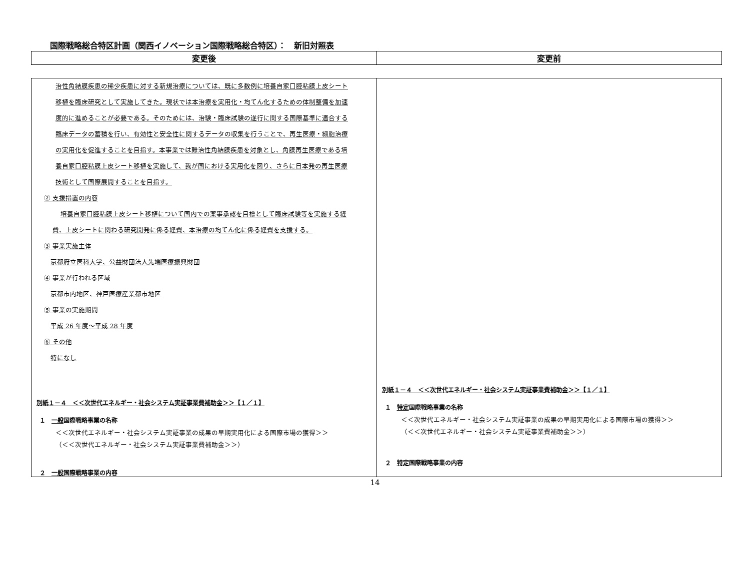国際戦略総合特区計画（関西イノベーション国際戦略総合特区）：　新旧対照表
| 変更後 | 変更前 |
| --- | --- |
| 治性角結膜疾患の稀少疾患に対する新規治療については、既に多数例に培養自家口腔粘膜上皮シート 移植を臨床研究として実施してきた。現状では本治療を実用化・均てん化するための体制整備を加速 度的に進めることが必要である。そのためには、治験・臨床試験の遂行に関する国際基準に適合する 臨床データの蓄積を行い、有効性と安全性に関するデータの収集を行うことで、再生医療・細胞治療 の実用化を促進することを目指す。本事業では難治性角結膜疾患を対象とし、角膜再生医療である培 養自家口腔粘膜上皮シート移植を実施して、我が国における実用化を図り、さらに日本発の再生医療 技術として国際展開することを目指す。 ② 支援措置の内容 培養自家口腔粘膜上皮シート移植について国内での薬事承認を目標として臨床試験等を実施する経 費、上皮シートに関わる研究開発に係る経費、本治療の均てん化に係る経費を支援する。 ③ 事業実施主体 京都府立医科大学、公益財団法人先端医療振興財団 ④ 事業が行われる区域 京都市内地区、神戸医療産業都市地区 ⑤ 事業の実施期間 平成 26 年度～平成 28 年度 ⑥ その他 特になし 別紙１－４ ＜＜次世代エネルギー・社会システム実証事業費補助金＞＞【１／１】 １ 一般 国際戦略事業の名称 ＜＜次世代エネルギー・社会システム実証事業の成果の早期実用化による国際市場の獲得＞＞ （＜＜次世代エネルギー・社会システム実証事業費補助金＞＞） ２ 一般 国際戦略事業の内容 | 別紙１－４ ＜＜次世代エネルギー・社会システム実証事業費補助金＞＞【１／１】 １ 特定 国際戦略事業の名称 ＜＜次世代エネルギー・社会システム実証事業の成果の早期実用化による国際市場の獲得＞＞ （＜＜次世代エネルギー・社会システム実証事業費補助金＞＞） ２ 特定 国際戦略事業の内容 |
14